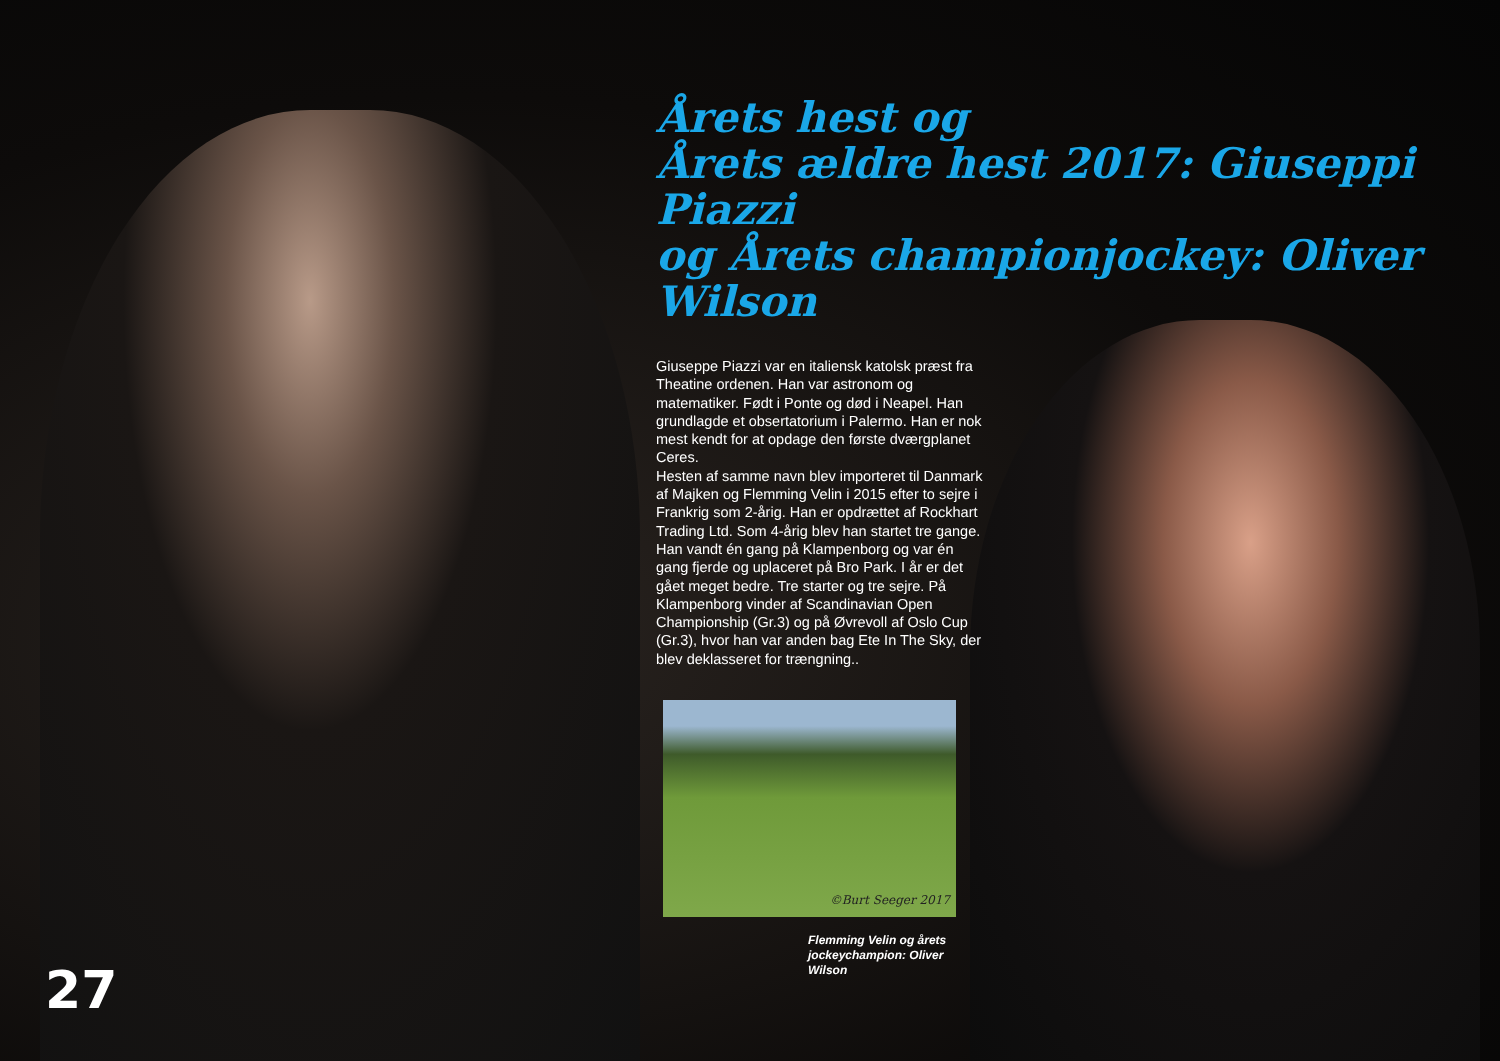Årets hest og
Årets ældre hest 2017: Giuseppi Piazzi
og Årets championjockey: Oliver Wilson
Giuseppe Piazzi var en italiensk katolsk præst fra Theatine ordenen. Han var astronom og matematiker. Født i Ponte og død i Neapel. Han grundlagde et obsertatorium i Palermo. Han er nok mest kendt for at opdage den første dværgplanet Ceres.
Hesten af samme navn blev importeret til Danmark af Majken og Flemming Velin i 2015 efter to sejre i Frankrig som 2-årig. Han er opdrættet af Rockhart Trading Ltd. Som 4-årig blev han startet tre gange. Han vandt én gang på Klampenborg og var én gang fjerde og uplaceret på Bro Park. I år er det gået meget bedre. Tre starter og tre sejre. På Klampenborg vinder af Scandinavian Open Championship (Gr.3) og på Øvrevoll af Oslo Cup (Gr.3), hvor han var anden bag Ete In The Sky, der blev deklasseret for trængning..
©Burt Seeger 2017
Flemming Velin og årets jockeychampion: Oliver Wilson
27